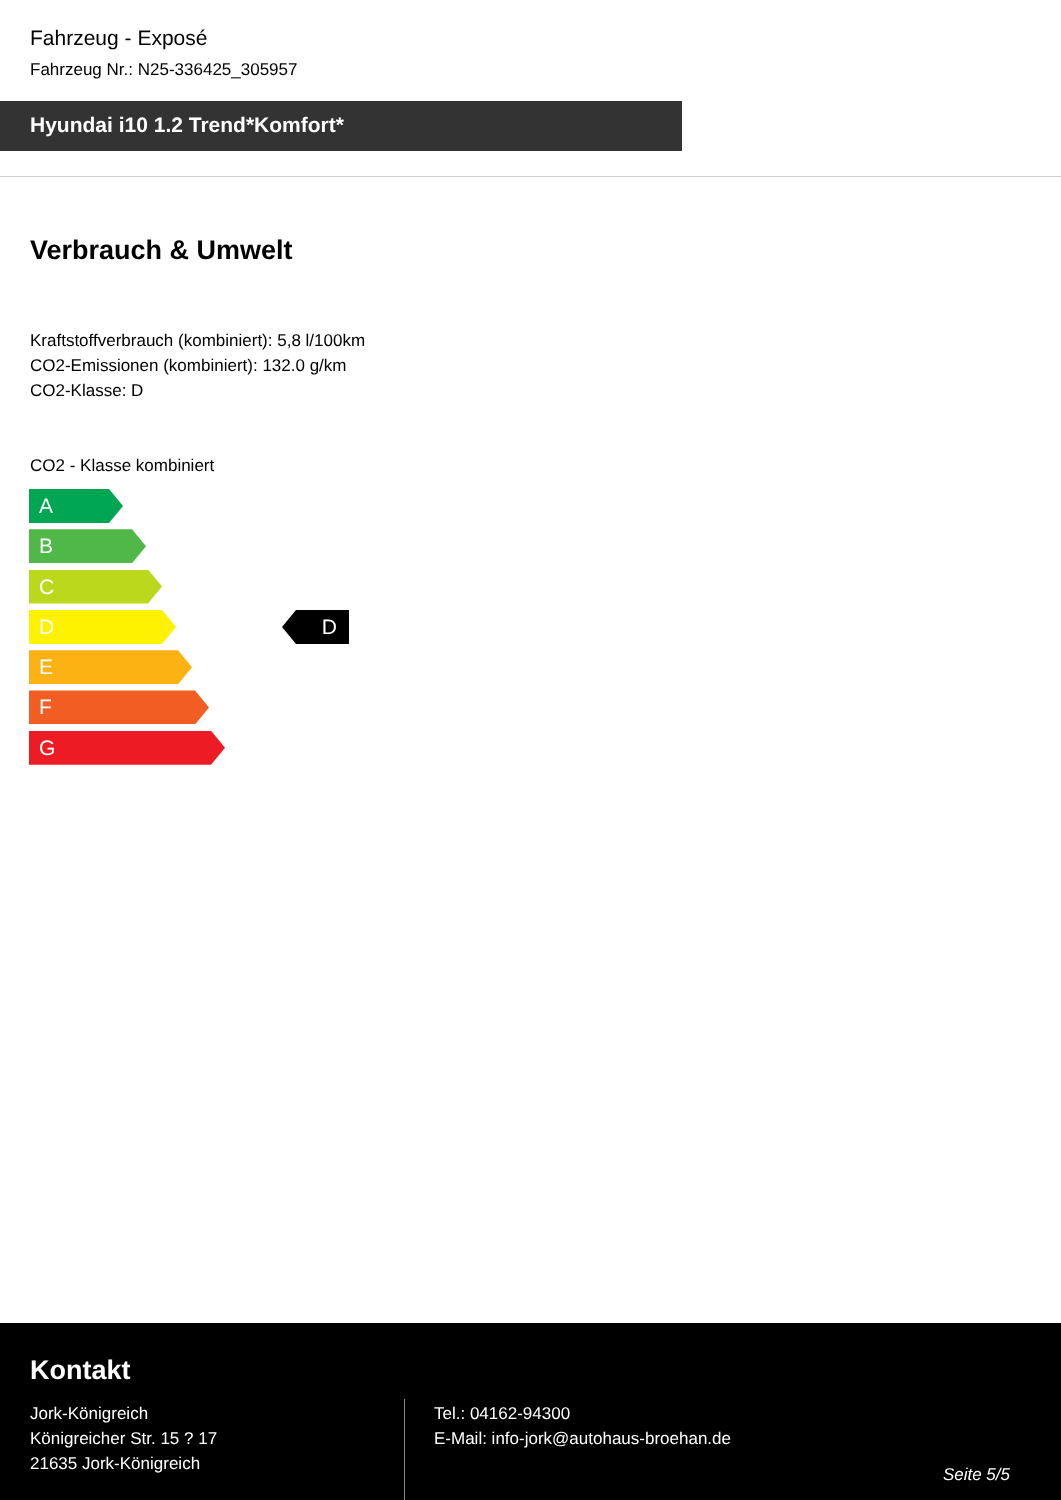Fahrzeug - Exposé
Fahrzeug Nr.: N25-336425_305957
Hyundai i10 1.2 Trend*Komfort*
Verbrauch & Umwelt
Kraftstoffverbrauch (kombiniert): 5,8 l/100km
CO2-Emissionen (kombiniert): 132.0 g/km
CO2-Klasse: D
CO2 - Klasse kombiniert
A
B
C
D
E
F
G
D
Kontakt
Jork-Königreich
Königreicher Str. 15 ? 17
21635 Jork-Königreich
Tel.: 04162-94300
E-Mail: info-jork@autohaus-broehan.de
Seite 5/5